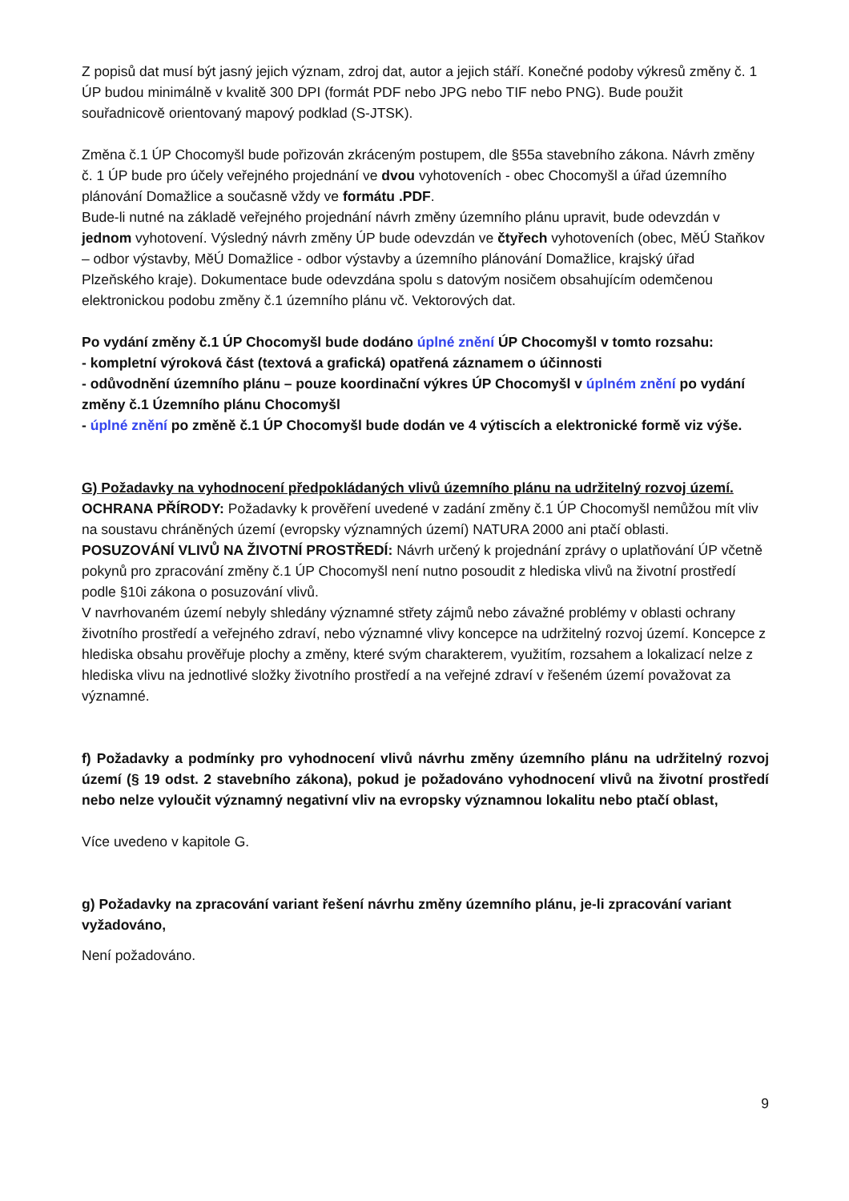Z popisů dat musí být jasný jejich význam, zdroj dat, autor a jejich stáří. Konečné podoby výkresů změny č. 1 ÚP budou minimálně v kvalitě 300 DPI (formát PDF nebo JPG nebo TIF nebo PNG). Bude použit souřadnicově orientovaný mapový podklad (S-JTSK).
Změna č.1 ÚP Chocomyšl bude pořizován zkráceným postupem, dle §55a stavebního zákona. Návrh změny č. 1 ÚP bude pro účely veřejného projednání ve dvou vyhotoveních - obec Chocomyšl a úřad územního plánování Domažlice a současně vždy ve formátu .PDF.
Bude-li nutné na základě veřejného projednání návrh změny územního plánu upravit, bude odevzdán v jednom vyhotovení. Výsledný návrh změny ÚP bude odevzdán ve čtyřech vyhotoveních (obec, MěÚ Staňkov – odbor výstavby, MěÚ Domažlice - odbor výstavby a územního plánování Domažlice, krajský úřad Plzeňského kraje). Dokumentace bude odevzdána spolu s datovým nosičem obsahujícím odemčenou elektronickou podobu změny č.1 územního plánu vč. Vektorových dat.
Po vydání změny č.1 ÚP Chocomyšl bude dodáno úplné znění ÚP Chocomyšl v tomto rozsahu:
- kompletní výroková část (textová a grafická) opatřená záznamem o účinnosti
- odůvodnění územního plánu – pouze koordinační výkres ÚP Chocomyšl v úplném znění po vydání změny č.1 Územního plánu Chocomyšl
- úplné znění po změně č.1 ÚP Chocomyšl bude dodán ve 4 výtiscích a elektronické formě viz výše.
G) Požadavky na vyhodnocení předpokládaných vlivů územního plánu na udržitelný rozvoj území.
OCHRANA PŘÍRODY: Požadavky k prověření uvedené v zadání změny č.1 ÚP Chocomyšl nemůžou mít vliv na soustavu chráněných území (evropsky významných území) NATURA 2000 ani ptačí oblasti.
POSUZOVÁNÍ VLIVŮ NA ŽIVOTNÍ PROSTŘEDÍ: Návrh určený k projednání zprávy o uplatňování ÚP včetně pokynů pro zpracování změny č.1 ÚP Chocomyšl není nutno posoudit z hlediska vlivů na životní prostředí podle §10i zákona o posuzování vlivů.
V navrhovaném území nebyly shledány významné střety zájmů nebo závažné problémy v oblasti ochrany životního prostředí a veřejného zdraví, nebo významné vlivy koncepce na udržitelný rozvoj území. Koncepce z hlediska obsahu prověřuje plochy a změny, které svým charakterem, využitím, rozsahem a lokalizací nelze z hlediska vlivu na jednotlivé složky životního prostředí a na veřejné zdraví v řešeném území považovat za významné.
f) Požadavky a podmínky pro vyhodnocení vlivů návrhu změny územního plánu na udržitelný rozvoj území (§ 19 odst. 2 stavebního zákona), pokud je požadováno vyhodnocení vlivů na životní prostředí nebo nelze vyloučit významný negativní vliv na evropsky významnou lokalitu nebo ptačí oblast,
Více uvedeno v kapitole G.
g) Požadavky na zpracování variant řešení návrhu změny územního plánu, je-li zpracování variant vyžadováno,
Není požadováno.
9